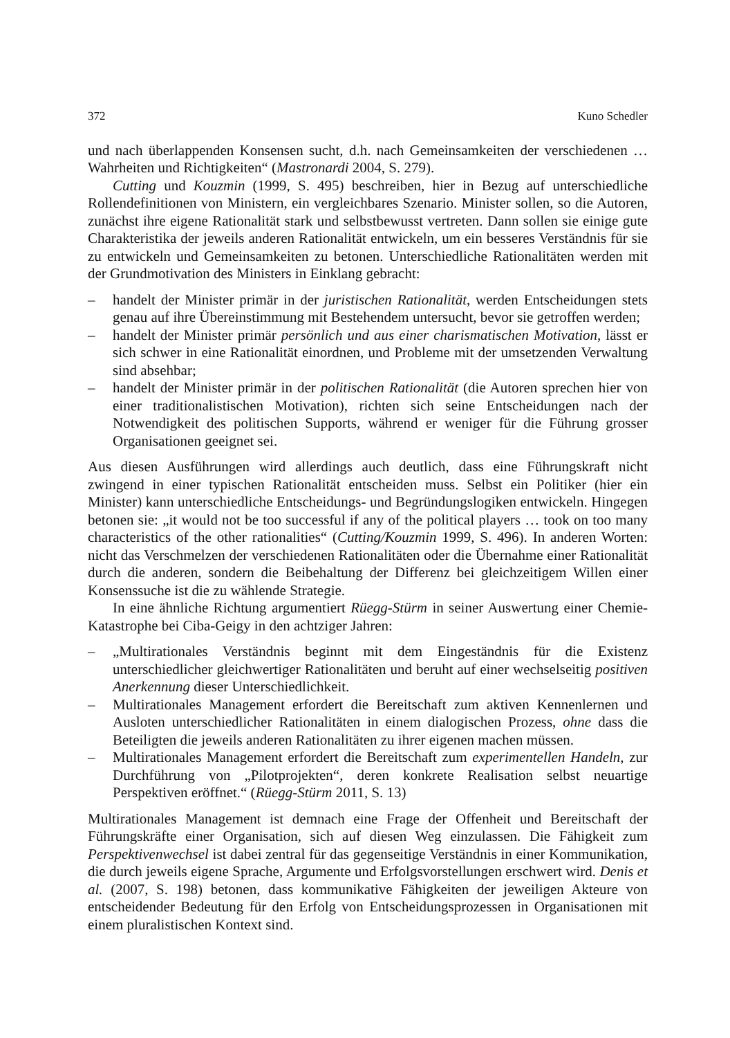372 Kuno Schedler
und nach überlappenden Konsensen sucht, d.h. nach Gemeinsamkeiten der verschiedenen … Wahrheiten und Richtigkeiten“ (Mastronardi 2004, S. 279).
Cutting und Kouzmin (1999, S. 495) beschreiben, hier in Bezug auf unterschiedliche Rollendefinitionen von Ministern, ein vergleichbares Szenario. Minister sollen, so die Autoren, zunächst ihre eigene Rationalität stark und selbstbewusst vertreten. Dann sollen sie einige gute Charakteristika der jeweils anderen Rationalität entwickeln, um ein besseres Verständnis für sie zu entwickeln und Gemeinsamkeiten zu betonen. Unterschiedliche Rationalitäten werden mit der Grundmotivation des Ministers in Einklang gebracht:
– handelt der Minister primär in der juristischen Rationalität, werden Entscheidungen stets genau auf ihre Übereinstimmung mit Bestehendem untersucht, bevor sie getroffen werden;
– handelt der Minister primär persönlich und aus einer charismatischen Motivation, lässt er sich schwer in eine Rationalität einordnen, und Probleme mit der umsetzenden Verwaltung sind absehbar;
– handelt der Minister primär in der politischen Rationalität (die Autoren sprechen hier von einer traditionalistischen Motivation), richten sich seine Entscheidungen nach der Notwendigkeit des politischen Supports, während er weniger für die Führung grosser Organisationen geeignet sei.
Aus diesen Ausführungen wird allerdings auch deutlich, dass eine Führungskraft nicht zwingend in einer typischen Rationalität entscheiden muss. Selbst ein Politiker (hier ein Minister) kann unterschiedliche Entscheidungs- und Begründungslogiken entwickeln. Hingegen betonen sie: „it would not be too successful if any of the political players … took on too many characteristics of the other rationalities“ (Cutting/Kouzmin 1999, S. 496). In anderen Worten: nicht das Verschmelzen der verschiedenen Rationalitäten oder die Übernahme einer Rationalität durch die anderen, sondern die Beibehaltung der Differenz bei gleichzeitigem Willen einer Konsenssuche ist die zu wählende Strategie.
In eine ähnliche Richtung argumentiert Rüegg-Stürm in seiner Auswertung einer Chemie-Katastrophe bei Ciba-Geigy in den achtziger Jahren:
– „Multirationales Verständnis beginnt mit dem Eingeständnis für die Existenz unterschiedlicher gleichwertiger Rationalitäten und beruht auf einer wechselseitig positiven Anerkennung dieser Unterschiedlichkeit.
– Multirationales Management erfordert die Bereitschaft zum aktiven Kennenlernen und Ausloten unterschiedlicher Rationalitäten in einem dialogischen Prozess, ohne dass die Beteiligten die jeweils anderen Rationalitäten zu ihrer eigenen machen müssen.
– Multirationales Management erfordert die Bereitschaft zum experimentellen Handeln, zur Durchführung von „Pilotprojekten“, deren konkrete Realisation selbst neuartige Perspektiven eröffnet.“ (Rüegg-Stürm 2011, S. 13)
Multirationales Management ist demnach eine Frage der Offenheit und Bereitschaft der Führungskräfte einer Organisation, sich auf diesen Weg einzulassen. Die Fähigkeit zum Perspektivenwechsel ist dabei zentral für das gegenseitige Verständnis in einer Kommunikation, die durch jeweils eigene Sprache, Argumente und Erfolgsvorstellungen erschwert wird. Denis et al. (2007, S. 198) betonen, dass kommunikative Fähigkeiten der jeweiligen Akteure von entscheidender Bedeutung für den Erfolg von Entscheidungsprozessen in Organisationen mit einem pluralistischen Kontext sind.